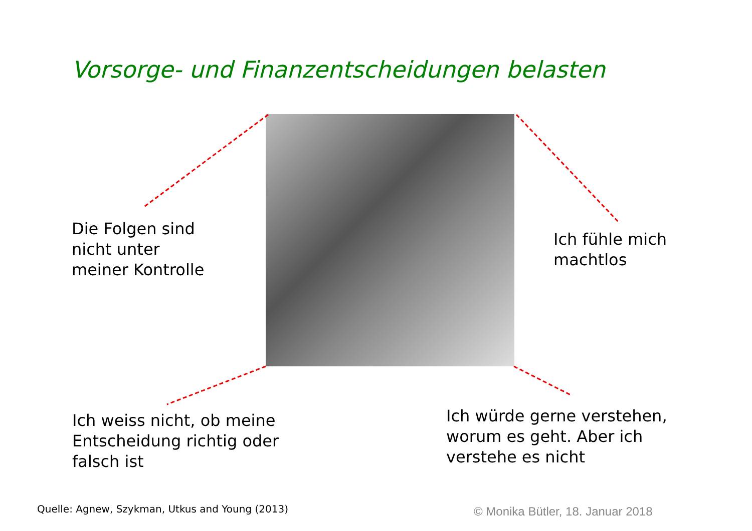Vorsorge- und Finanzentscheidungen belasten
Die Folgen sind
nicht unter
meiner Kontrolle
Ich fühle mich
machtlos
Ich weiss nicht, ob meine
Entscheidung richtig oder
falsch ist
Ich würde gerne verstehen,
worum es geht. Aber ich
verstehe es nicht
Quelle: Agnew, Szykman, Utkus and Young (2013)
© Monika Bütler, 18. Januar 2018